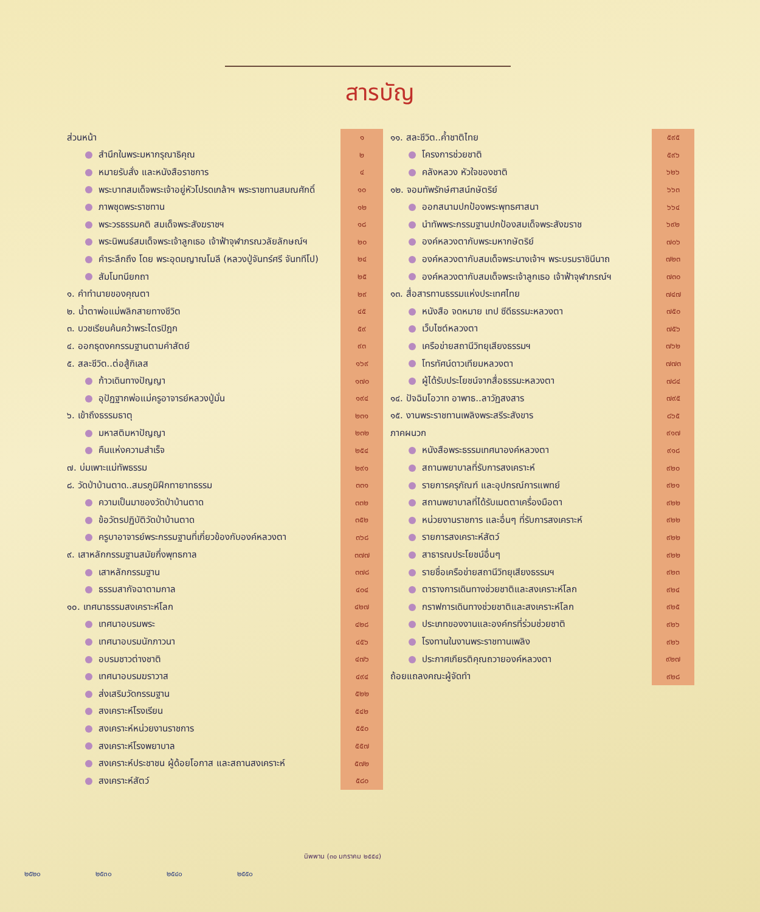สารบัญ
| ส่วนหน้า | ๑ |
| สำนึกในพระมหากรุณาธิคุณ | ๒ |
| หมายรับสั่ง และหนังสือราชการ | ๔ |
| พระบาทสมเด็จพระเจ้าอยู่หัวโปรดเกล้าฯ พระราชทานสมณศักดิ์ | ๑๐ |
| ภาพชุดพระราชทาน | ๑๒ |
| พระวรธรรมคติ สมเด็จพระสังฆราชฯ | ๑๘ |
| พระนิพนธ์สมเด็จพระเจ้าลูกเธอ เจ้าฟ้าจุฬาภรณวลัยลักษณ์ฯ | ๒๐ |
| คำระลึกถึง โดย พระอุดมญาณโมลี (หลวงปู่จันทร์ศรี จันททีโป) | ๒๔ |
| สัมโมทนียกถา | ๒๕ |
| ๑. คำทำนายของคุณตา | ๒๙ |
| ๒. น้ำตาพ่อแม่พลิกสายทางชีวิต | ๔๕ |
| ๓. บวชเรียนค้นคว้าพระไตรปิฎก | ๕๙ |
| ๔. ออกธุดงคกรรมฐานตามคำสัตย์ | ๙๓ |
| ๕. สละชีวิต..ต่อสู้กิเลส | ๑๖๙ |
| ก้าวเดินทางปัญญา | ๑๗๐ |
| อุปัฏฐากพ่อแม่ครูอาจารย์หลวงปู่มั่น | ๑๙๔ |
| ๖. เข้าถึงธรรมธาตุ | ๒๓๑ |
| มหาสติมหาปัญญา | ๒๓๒ |
| คืนแห่งความสำเร็จ | ๒๕๔ |
| ๗. บ่มเพาะแม่ทัพธรรม | ๒๙๑ |
| ๘. วัดป่าบ้านตาด..สมรภูมิฝึกทายาทธรรม | ๓๓๑ |
| ความเป็นมาของวัดป่าบ้านตาด | ๓๓๒ |
| ข้อวัตรปฏิบัติวัดป่าบ้านตาด | ๓๕๒ |
| ครูบาอาจารย์พระกรรมฐานที่เกี่ยวข้องกับองค์หลวงตา | ๓๖๘ |
| ๙. เสาหลักกรรมฐานสมัยกึ่งพุทธกาล | ๓๗๗ |
| เสาหลักกรรมฐาน | ๓๗๘ |
| ธรรมสากัจฉาตามกาล | ๔๐๔ |
| ๑๐. เทศนาธรรมสงเคราะห์โลก | ๔๒๗ |
| เทศนาอบรมพระ | ๔๒๘ |
| เทศนาอบรมนักภาวนา | ๔๕๖ |
| อบรมชาวต่างชาติ | ๔๗๖ |
| เทศนาอบรมฆราวาส | ๔๙๔ |
| ส่งเสริมวัดกรรมฐาน | ๕๒๒ |
| สงเคราะห์โรงเรียน | ๕๔๒ |
| สงเคราะห์หน่วยงานราชการ | ๕๕๐ |
| สงเคราะห์โรงพยาบาล | ๕๕๗ |
| สงเคราะห์ประชาชน ผู้ด้อยโอกาส และสถานสงเคราะห์ | ๕๗๒ |
| สงเคราะห์สัตว์ | ๕๘๐ |
| ๑๑. สละชีวิต..ค้ำชาติไทย | ๕๙๕ |
| โครงการช่วยชาติ | ๕๙๖ |
| คลังหลวง หัวใจของชาติ | ๖๒๖ |
| ๑๒. จอมทัพรักษ์ศาสน์กษัตริย์ | ๖๖๓ |
| ออกสนามปกป้องพระพุทธศาสนา | ๖๖๔ |
| นำทัพพระกรรมฐานปกป้องสมเด็จพระสังฆราช | ๖๙๒ |
| องค์หลวงตากับพระมหากษัตริย์ | ๗๐๖ |
| องค์หลวงตากับสมเด็จพระนางเจ้าฯ พระบรมราชินีนาถ | ๗๒๓ |
| องค์หลวงตากับสมเด็จพระเจ้าลูกเธอ เจ้าฟ้าจุฬาภรณ์ฯ | ๗๓๐ |
| ๑๓. สื่อสารทานธรรมแห่งประเทศไทย | ๗๔๗ |
| หนังสือ จดหมาย เทป ซีดีธรรมะหลวงตา | ๗๕๐ |
| เว็บไซต์หลวงตา | ๗๕๖ |
| เครือข่ายสถานีวิทยุเสียงธรรมฯ | ๗๖๒ |
| โทรทัศน์ดาวเทียมหลวงตา | ๗๗๓ |
| ผู้ได้รับประโยชน์จากสื่อธรรมะหลวงตา | ๗๘๔ |
| ๑๔. ปัจฉิมโอวาท อาพาธ..ลาวัฏสงสาร | ๗๙๕ |
| ๑๕. งานพระราชทานเพลิงพระสรีระสังขาร | ๘๖๕ |
| ภาคผนวก | ๙๑๗ |
| หนังสือพระธรรมเทศนาองค์หลวงตา | ๙๑๘ |
| สถานพยาบาลที่รับการสงเคราะห์ | ๙๒๐ |
| รายการครุภัณฑ์ และอุปกรณ์การแพทย์ | ๙๒๑ |
| สถานพยาบาลที่ได้รับเมตตาเครื่องมือตา | ๙๒๒ |
| หน่วยงานราชการ และอื่นๆ ที่รับการสงเคราะห์ | ๙๒๒ |
| รายการสงเคราะห์สัตว์ | ๙๒๒ |
| สาธารณประโยชน์อื่นๆ | ๙๒๒ |
| รายชื่อเครือข่ายสถานีวิทยุเสียงธรรมฯ | ๙๒๓ |
| ตารางการเดินทางช่วยชาติและสงเคราะห์โลก | ๙๒๔ |
| กราฟการเดินทางช่วยชาติและสงเคราะห์โลก | ๙๒๕ |
| ประเภทของงานและองค์กรที่ร่วมช่วยชาติ | ๙๒๖ |
| โรงทานในงานพระราชทานเพลิง | ๙๒๖ |
| ประกาศเกียรติคุณถวายองค์หลวงตา | ๙๒๗ |
| ถ้อยแถลงคณะผู้จัดทำ | ๙๒๘ |
นิพพาน (๓๐ มกราคม ๒๕๕๔)
๒๕๒๐ ๒๕๓๐ ๒๕๔๐ ๒๕๕๐